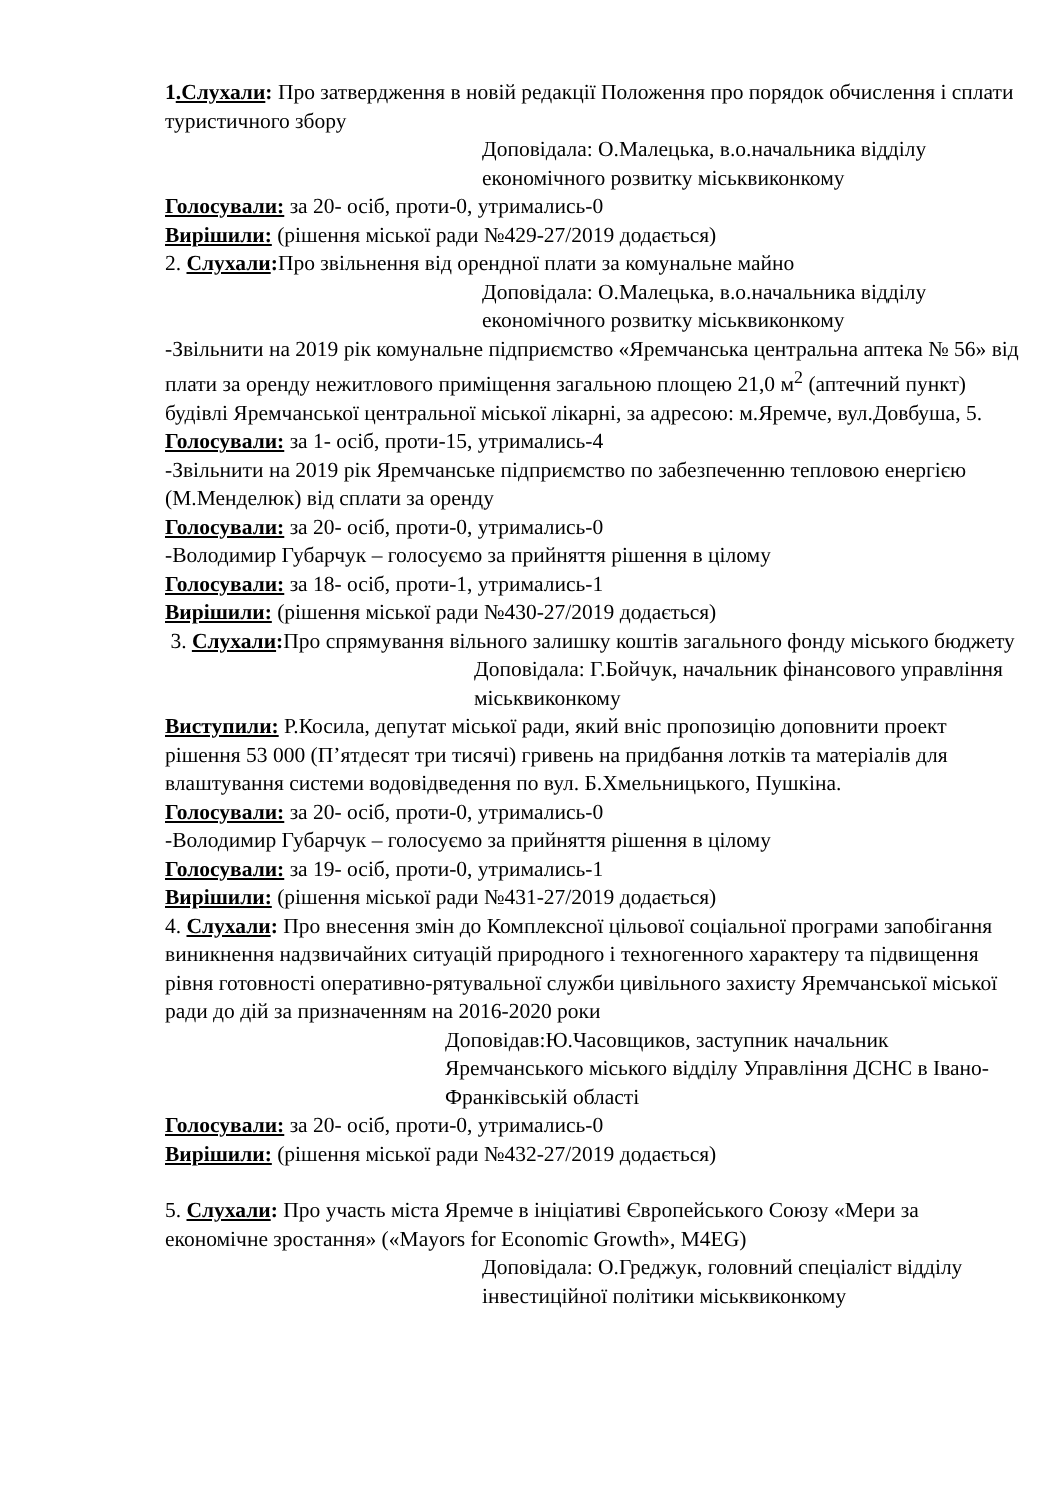1.Слухали: Про затвердження в новій редакції Положення про порядок обчислення і сплати туристичного збору
Доповідала: О.Малецька, в.о.начальника відділу економічного розвитку міськвиконкому
Голосували: за 20- осіб, проти-0, утримались-0
Вирішили: (рішення міської ради №429-27/2019 додається)
2. Слухали: Про звільнення від орендної плати за комунальне майно
Доповідала: О.Малецька, в.о.начальника відділу економічного розвитку міськвиконкому
-Звільнити на 2019 рік комунальне підприємство «Яремчанська центральна аптека № 56» від плати за оренду нежитлового приміщення загальною площею 21,0 м<sup>2</sup> (аптечний пункт) будівлі Яремчанської центральної міської лікарні, за адресою: м.Яремче, вул.Довбуша, 5.
Голосували: за 1- осіб, проти-15, утримались-4
-Звільнити на 2019 рік Яремчанське підприємство по забезпеченню тепловою енергією (М.Менделюк) від сплати за оренду
Голосували: за 20- осіб, проти-0, утримались-0
-Володимир Губарчук – голосуємо за прийняття рішення в цілому
Голосували: за 18- осіб, проти-1, утримались-1
Вирішили: (рішення міської ради №430-27/2019 додається)
3. Слухали: Про спрямування вільного залишку коштів загального фонду міського бюджету
Доповідала: Г.Бойчук, начальник фінансового управління міськвиконкому
Виступили: Р.Косила, депутат міської ради, який вніс пропозицію доповнити проект рішення 53 000 (П’ятдесят три тисячі) гривень на придбання лотків та матеріалів для влаштування системи водовідведення по вул. Б.Хмельницького, Пушкіна.
Голосували: за 20- осіб, проти-0, утримались-0
-Володимир Губарчук – голосуємо за прийняття рішення в цілому
Голосували: за 19- осіб, проти-0, утримались-1
Вирішили: (рішення міської ради №431-27/2019 додається)
4. Слухали: Про внесення змін до Комплексної цільової соціальної програми запобігання виникнення надзвичайних ситуацій природного і техногенного характеру та підвищення рівня готовності оперативно-рятувальної служби цивільного захисту Яремчанської міської ради до дій за призначенням на 2016-2020 роки
Доповідав:Ю.Часовщиков, заступник начальник Яремчанського міського відділу Управління ДСНС в Івано-Франківській області
Голосували: за 20- осіб, проти-0, утримались-0
Вирішили: (рішення міської ради №432-27/2019 додається)
5. Слухали: Про участь міста Яремче в ініціативі Європейського Союзу «Мери за економічне зростання» («Mayors for Economic Growth», M4EG)
Доповідала: О.Греджук, головний спеціаліст відділу інвестиційної політики міськвиконкому